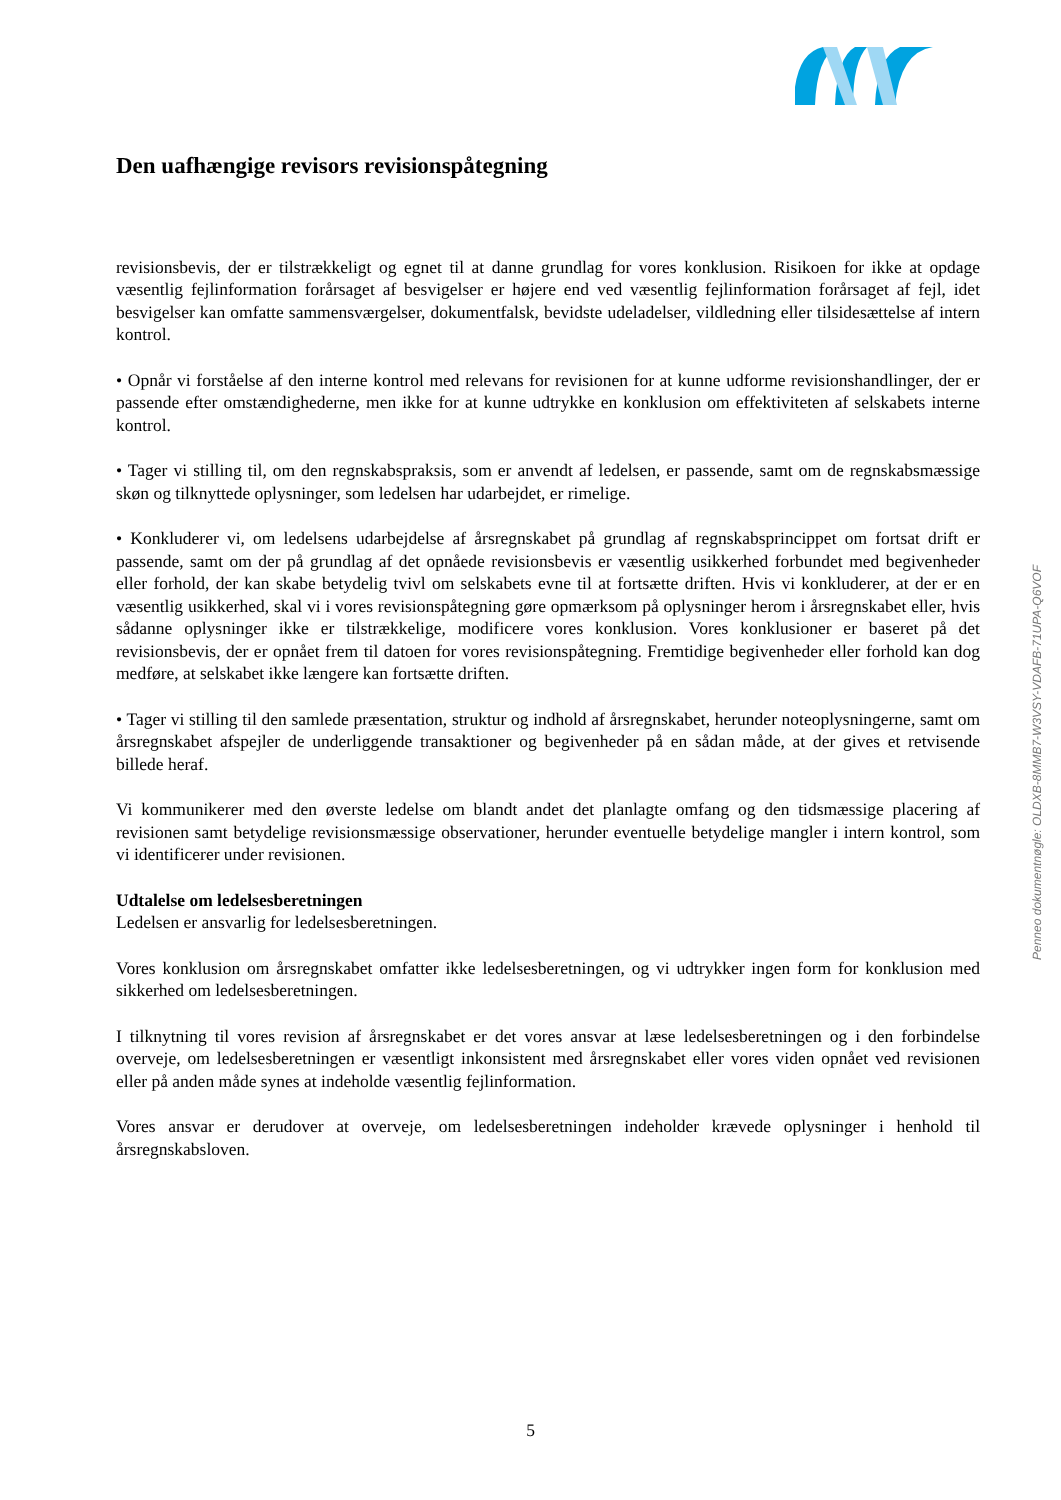Den uafhængige revisors revisionspåtegning
revisionsbevis, der er tilstrækkeligt og egnet til at danne grundlag for vores konklusion. Risikoen for ikke at opdage væsentlig fejlinformation forårsaget af besvigelser er højere end ved væsentlig fejlinformation forårsaget af fejl, idet besvigelser kan omfatte sammensværgelser, dokumentfalsk, bevidste udeladelser, vildledning eller tilsidesættelse af intern kontrol.
• Opnår vi forståelse af den interne kontrol med relevans for revisionen for at kunne udforme revisionshandlinger, der er passende efter omstændighederne, men ikke for at kunne udtrykke en konklusion om effektiviteten af selskabets interne kontrol.
• Tager vi stilling til, om den regnskabspraksis, som er anvendt af ledelsen, er passende, samt om de regnskabsmæssige skøn og tilknyttede oplysninger, som ledelsen har udarbejdet, er rimelige.
• Konkluderer vi, om ledelsens udarbejdelse af årsregnskabet på grundlag af regnskabsprincippet om fortsat drift er passende, samt om der på grundlag af det opnåede revisionsbevis er væsentlig usikkerhed forbundet med begivenheder eller forhold, der kan skabe betydelig tvivl om selskabets evne til at fortsætte driften. Hvis vi konkluderer, at der er en væsentlig usikkerhed, skal vi i vores revisionspåtegning gøre opmærksom på oplysninger herom i årsregnskabet eller, hvis sådanne oplysninger ikke er tilstrækkelige, modificere vores konklusion. Vores konklusioner er baseret på det revisionsbevis, der er opnået frem til datoen for vores revisionspåtegning. Fremtidige begivenheder eller forhold kan dog medføre, at selskabet ikke længere kan fortsætte driften.
• Tager vi stilling til den samlede præsentation, struktur og indhold af årsregnskabet, herunder noteoplysningerne, samt om årsregnskabet afspejler de underliggende transaktioner og begivenheder på en sådan måde, at der gives et retvisende billede heraf.
Vi kommunikerer med den øverste ledelse om blandt andet det planlagte omfang og den tidsmæssige placering af revisionen samt betydelige revisionsmæssige observationer, herunder eventuelle betydelige mangler i intern kontrol, som vi identificerer under revisionen.
Udtalelse om ledelsesberetningen
Ledelsen er ansvarlig for ledelsesberetningen.
Vores konklusion om årsregnskabet omfatter ikke ledelsesberetningen, og vi udtrykker ingen form for konklusion med sikkerhed om ledelsesberetningen.
I tilknytning til vores revision af årsregnskabet er det vores ansvar at læse ledelsesberetningen og i den forbindelse overveje, om ledelsesberetningen er væsentligt inkonsistent med årsregnskabet eller vores viden opnået ved revisionen eller på anden måde synes at indeholde væsentlig fejlinformation.
Vores ansvar er derudover at overveje, om ledelsesberetningen indeholder krævede oplysninger i henhold til årsregnskabsloven.
Penneo dokumentnøgle: OLDXB-8MMB7-W3VSY-VDAFB-71UPA-Q6VOF
5